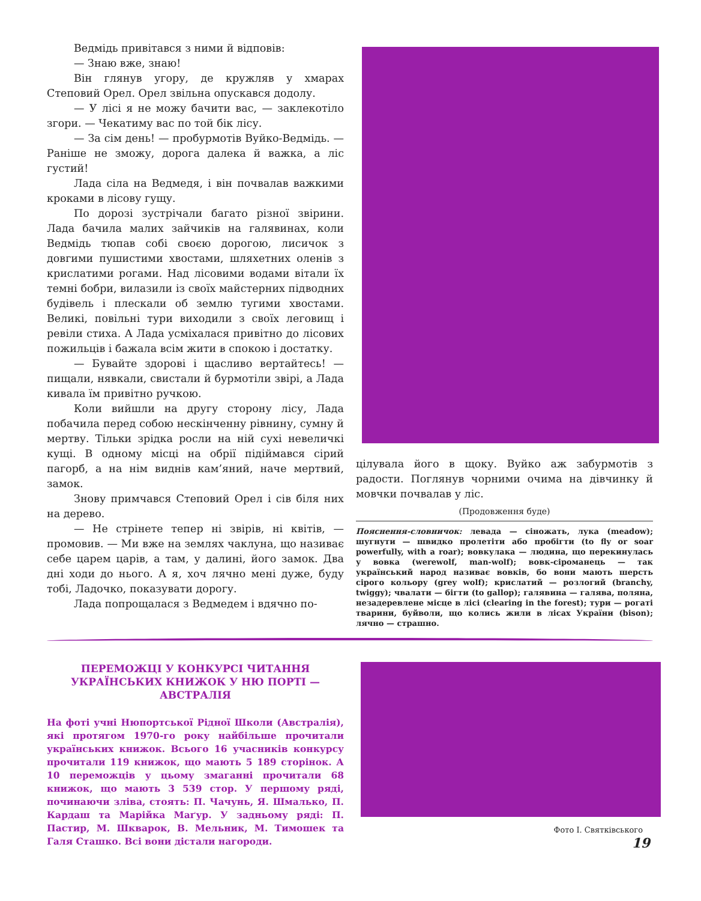Ведмідь привітався з ними й відповів:
— Знаю вже, знаю!
Він глянув угору, де кружляв у хмарах Степовий Орел. Орел звільна опускався додолу.
— У лісі я не можу бачити вас, — заклекотіло згори. — Чекатиму вас по той бік лісу.
— За сім день! — пробурмотів Вуйко-Ведмідь. — Раніше не зможу, дорога далека й важка, а ліс густий!
Лада сіла на Ведмедя, і він почвалав важкими кроками в лісову гущу.
По дорозі зустрічали багато різної звірини. Лада бачила малих зайчиків на галявинах, коли Ведмідь тюпав собі своєю дорогою, лисичок з довгими пушистими хвостами, шляхетних оленів з крислатими рогами. Над лісовими водами вітали їх темні бобри, вилазили із своїх майстерних підводних будівель і плескали об землю тугими хвостами. Великі, повільні тури виходили з своїх леговищ і ревіли стиха. А Лада усміхалася привітно до лісових пожильців і бажала всім жити в спокою і достатку.
— Бувайте здорові і щасливо вертайтесь! — пищали, нявкали, свистали й бурмотіли звірі, а Лада кивала їм привітно ручкою.
Коли вийшли на другу сторону лісу, Лада побачила перед собою нескінченну рівнину, сумну й мертву. Тільки зрідка росли на ній сухі невеличкі кущі. В одному місці на обрії підіймався сірий пагорб, а на нім виднів кам’яний, наче мертвий, замок.
Знову примчався Степовий Орел і сів біля них на дерево.
— Не стрінете тепер ні звірів, ні квітів, — промовив. — Ми вже на землях чаклуна, що називає себе царем царів, а там, у далині, його замок. Два дні ходи до нього. А я, хоч лячно мені дуже, буду тобі, Ладочко, показувати дорогу.
Лада попрощалася з Ведмедем і вдячно по-
цілувала його в щоку. Вуйко аж забурмотів з радости. Поглянув чорними очима на дівчинку й мовчки почвалав у ліс.
(Продовження буде)
Пояснення-словничок: левада — сіножать, лука (meadow); шугнути — швидко пролетіти або пробігти (to fly or soar powerfully, with a roar); вовкулака — людина, що перекинулась у вовка (werewolf, man-wolf); вовк-сіроманець — так український народ називає вовків, бо вони мають шерсть сірого кольору (grey wolf); крислатий — розлогий (branchy, twiggy); чвалати — бігти (to gallop); галявина — галява, поляна, незадеревлене місце в лісі (clearing in the forest); тури — рогаті тварини, буйволи, що колись жили в лісах України (bison); лячно — страшно.
ПЕРЕМОЖЦІ У КОНКУРСІ ЧИТАННЯ УКРАЇНСЬКИХ КНИЖОК У НЮ ПОРТІ — АВСТРАЛІЯ
На фоті учні Нюпортської Рідної Школи (Австралія), які протягом 1970-го року найбільше прочитали українських книжок. Всього 16 учасників конкурсу прочитали 119 книжок, що мають 5 189 сторінок. А 10 переможців у цьому змаганні прочитали 68 книжок, що мають 3 539 стор. У першому ряді, починаючи зліва, стоять: П. Чачунь, Я. Шмалько, П. Кардаш та Марійка Маґур. У задньому ряді: П. Пастир, М. Шкварок, В. Мельник, М. Тимошек та Галя Сташко. Всі вони дістали нагороди.
Фото І. Святківського
19